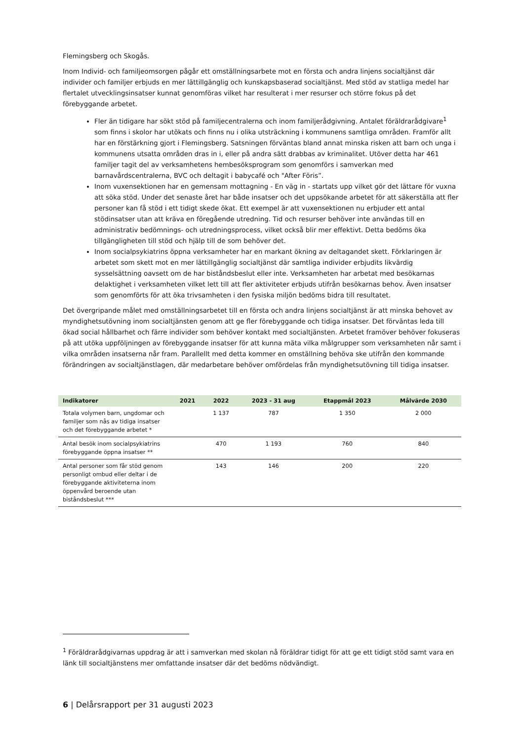Flemingsberg och Skogås.
Inom Individ- och familjeomsorgen pågår ett omställningsarbete mot en första och andra linjens socialtjänst där individer och familjer erbjuds en mer lättillgänglig och kunskapsbaserad socialtjänst. Med stöd av statliga medel har flertalet utvecklingsinsatser kunnat genomföras vilket har resulterat i mer resurser och större fokus på det förebyggande arbetet.
Fler än tidigare har sökt stöd på familjecentralerna och inom familjerådgivning. Antalet föräldrarådgivare<sup>1</sup> som finns i skolor har utökats och finns nu i olika utsträckning i kommunens samtliga områden. Framför allt har en förstärkning gjort i Flemingsberg. Satsningen förväntas bland annat minska risken att barn och unga i kommunens utsatta områden dras in i, eller på andra sätt drabbas av kriminalitet. Utöver detta har 461 familjer tagit del av verksamhetens hembesöksprogram som genomförs i samverkan med barnavårdscentralerna, BVC och deltagit i babycafé och "After Föris”.
Inom vuxensektionen har en gemensam mottagning - En väg in - startats upp vilket gör det lättare för vuxna att söka stöd. Under det senaste året har både insatser och det uppsökande arbetet för att säkerställa att fler personer kan få stöd i ett tidigt skede ökat. Ett exempel är att vuxensektionen nu erbjuder ett antal stödinsatser utan att kräva en föregående utredning. Tid och resurser behöver inte användas till en administrativ bedömnings- och utredningsprocess, vilket också blir mer effektivt. Detta bedöms öka tillgängligheten till stöd och hjälp till de som behöver det.
Inom socialpsykiatrins öppna verksamheter har en markant ökning av deltagandet skett. Förklaringen är arbetet som skett mot en mer lättillgänglig socialtjänst där samtliga individer erbjudits likvärdig sysselsättning oavsett om de har biståndsbeslut eller inte. Verksamheten har arbetat med besökarnas delaktighet i verksamheten vilket lett till att fler aktiviteter erbjuds utifrån besökarnas behov. Även insatser som genomförts för att öka trivsamheten i den fysiska miljön bedöms bidra till resultatet.
Det övergripande målet med omställningsarbetet till en första och andra linjens socialtjänst är att minska behovet av myndighetsutövning inom socialtjänsten genom att ge fler förebyggande och tidiga insatser. Det förväntas leda till ökad social hållbarhet och färre individer som behöver kontakt med socialtjänsten. Arbetet framöver behöver fokuseras på att utöka uppföljningen av förebyggande insatser för att kunna mäta vilka målgrupper som verksamheten når samt i vilka områden insatserna når fram. Parallellt med detta kommer en omställning behöva ske utifrån den kommande förändringen av socialtjänstlagen, där medarbetare behöver omfördelas från myndighetsutövning till tidiga insatser.
| Indikatorer | 2021 | 2022 | 2023 - 31 aug | Etappmål 2023 | Målvärde 2030 |
| --- | --- | --- | --- | --- | --- |
| Totala volymen barn, ungdomar och familjer som nås av tidiga insatser och det förebyggande arbetet * | | 1 137 | 787 | 1 350 | 2 000 |
| Antal besök inom socialpsykiatrins förebyggande öppna insatser ** | | 470 | 1 193 | 760 | 840 |
| Antal personer som får stöd genom personligt ombud eller deltar i de förebyggande aktiviteterna inom öppenvård beroende utan biståndsbeslut *** | | 143 | 146 | 200 | 220 |
<sup>1</sup> Föräldrarådgivarnas uppdrag är att i samverkan med skolan nå föräldrar tidigt för att ge ett tidigt stöd samt vara en länk till socialtjänstens mer omfattande insatser där det bedöms nödvändigt.
6 | Delårsrapport per 31 augusti 2023